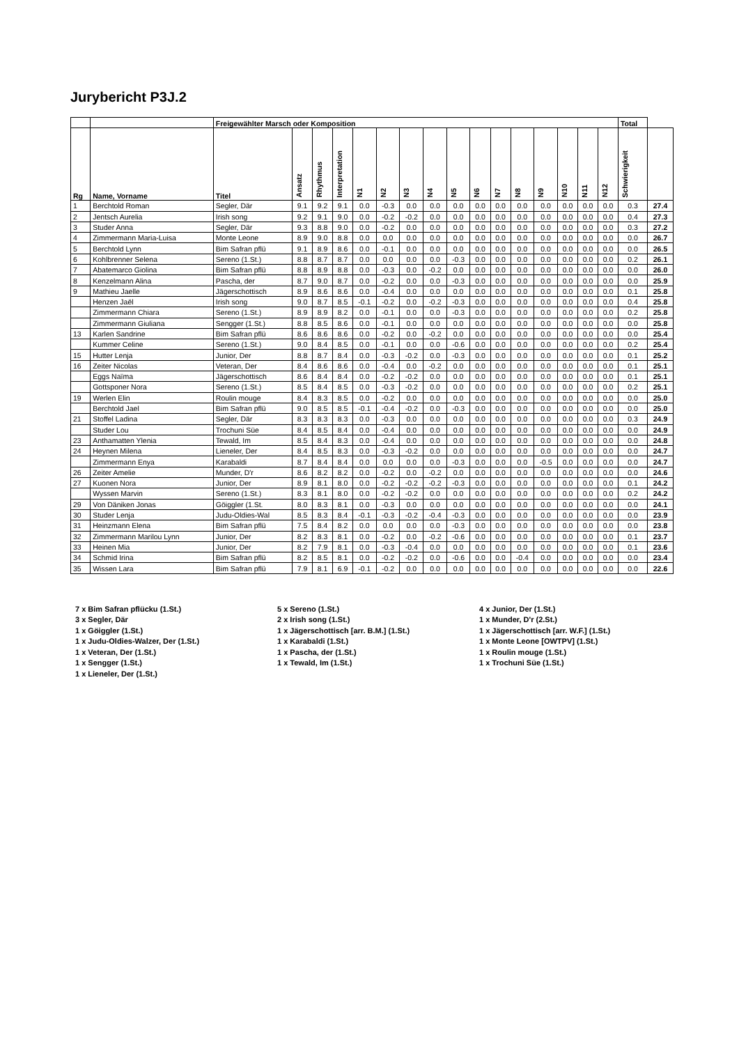Jurybericht P3J.2
| | | Freigewählter Marsch oder Komposition | | | | | | | | | | | | | | | | Total | |
| --- | --- | --- | --- | --- | --- | --- | --- | --- | --- | --- | --- | --- | --- | --- | --- | --- | --- | --- | --- |
| Rg | Name, Vorname | Titel | Ansatz | Rhythmus | Interpretation | N1 | N2 | N3 | N4 | N5 | N6 | N7 | N8 | N9 | N10 | N11 | N12 | Schwierigkeit | |
| 1 | Berchtold Roman | Segler, Där | 9.1 | 9.2 | 9.1 | 0.0 | -0.3 | 0.0 | 0.0 | 0.0 | 0.0 | 0.0 | 0.0 | 0.0 | 0.0 | 0.0 | 0.0 | 0.3 | 27.4 |
| 2 | Jentsch Aurelia | Irish song | 9.2 | 9.1 | 9.0 | 0.0 | -0.2 | -0.2 | 0.0 | 0.0 | 0.0 | 0.0 | 0.0 | 0.0 | 0.0 | 0.0 | 0.0 | 0.4 | 27.3 |
| 3 | Studer Anna | Segler, Där | 9.3 | 8.8 | 9.0 | 0.0 | -0.2 | 0.0 | 0.0 | 0.0 | 0.0 | 0.0 | 0.0 | 0.0 | 0.0 | 0.0 | 0.0 | 0.3 | 27.2 |
| 4 | Zimmermann Maria-Luisa | Monte Leone | 8.9 | 9.0 | 8.8 | 0.0 | 0.0 | 0.0 | 0.0 | 0.0 | 0.0 | 0.0 | 0.0 | 0.0 | 0.0 | 0.0 | 0.0 | 0.0 | 26.7 |
| 5 | Berchtold Lynn | Bim Safran pflü | 9.1 | 8.9 | 8.6 | 0.0 | -0.1 | 0.0 | 0.0 | 0.0 | 0.0 | 0.0 | 0.0 | 0.0 | 0.0 | 0.0 | 0.0 | 0.0 | 26.5 |
| 6 | Kohlbrenner Selena | Sereno (1.St.) | 8.8 | 8.7 | 8.7 | 0.0 | 0.0 | 0.0 | 0.0 | -0.3 | 0.0 | 0.0 | 0.0 | 0.0 | 0.0 | 0.0 | 0.0 | 0.2 | 26.1 |
| 7 | Abatemarco Giolina | Bim Safran pflü | 8.8 | 8.9 | 8.8 | 0.0 | -0.3 | 0.0 | -0.2 | 0.0 | 0.0 | 0.0 | 0.0 | 0.0 | 0.0 | 0.0 | 0.0 | 0.0 | 26.0 |
| 8 | Kenzelmann Alina | Pascha, der | 8.7 | 9.0 | 8.7 | 0.0 | -0.2 | 0.0 | 0.0 | -0.3 | 0.0 | 0.0 | 0.0 | 0.0 | 0.0 | 0.0 | 0.0 | 0.0 | 25.9 |
| 9 | Mathieu Jaelle | Jägerschottisch | 8.9 | 8.6 | 8.6 | 0.0 | -0.4 | 0.0 | 0.0 | 0.0 | 0.0 | 0.0 | 0.0 | 0.0 | 0.0 | 0.0 | 0.0 | 0.1 | 25.8 |
| | Henzen Jaël | Irish song | 9.0 | 8.7 | 8.5 | -0.1 | -0.2 | 0.0 | -0.2 | -0.3 | 0.0 | 0.0 | 0.0 | 0.0 | 0.0 | 0.0 | 0.0 | 0.4 | 25.8 |
| | Zimmermann Chiara | Sereno (1.St.) | 8.9 | 8.9 | 8.2 | 0.0 | -0.1 | 0.0 | 0.0 | -0.3 | 0.0 | 0.0 | 0.0 | 0.0 | 0.0 | 0.0 | 0.0 | 0.2 | 25.8 |
| | Zimmermann Giuliana | Sengger (1.St.) | 8.8 | 8.5 | 8.6 | 0.0 | -0.1 | 0.0 | 0.0 | 0.0 | 0.0 | 0.0 | 0.0 | 0.0 | 0.0 | 0.0 | 0.0 | 0.0 | 25.8 |
| 13 | Karlen Sandrine | Bim Safran pflü | 8.6 | 8.6 | 8.6 | 0.0 | -0.2 | 0.0 | -0.2 | 0.0 | 0.0 | 0.0 | 0.0 | 0.0 | 0.0 | 0.0 | 0.0 | 0.0 | 25.4 |
| | Kummer Celine | Sereno (1.St.) | 9.0 | 8.4 | 8.5 | 0.0 | -0.1 | 0.0 | 0.0 | -0.6 | 0.0 | 0.0 | 0.0 | 0.0 | 0.0 | 0.0 | 0.0 | 0.2 | 25.4 |
| 15 | Hutter Lenja | Junior, Der | 8.8 | 8.7 | 8.4 | 0.0 | -0.3 | -0.2 | 0.0 | -0.3 | 0.0 | 0.0 | 0.0 | 0.0 | 0.0 | 0.0 | 0.0 | 0.1 | 25.2 |
| 16 | Zeiter Nicolas | Veteran, Der | 8.4 | 8.6 | 8.6 | 0.0 | -0.4 | 0.0 | -0.2 | 0.0 | 0.0 | 0.0 | 0.0 | 0.0 | 0.0 | 0.0 | 0.0 | 0.1 | 25.1 |
| | Eggs Naïma | Jägerschottisch | 8.6 | 8.4 | 8.4 | 0.0 | -0.2 | -0.2 | 0.0 | 0.0 | 0.0 | 0.0 | 0.0 | 0.0 | 0.0 | 0.0 | 0.0 | 0.1 | 25.1 |
| | Gottsponer Nora | Sereno (1.St.) | 8.5 | 8.4 | 8.5 | 0.0 | -0.3 | -0.2 | 0.0 | 0.0 | 0.0 | 0.0 | 0.0 | 0.0 | 0.0 | 0.0 | 0.0 | 0.2 | 25.1 |
| 19 | Werlen Elin | Roulin mouge | 8.4 | 8.3 | 8.5 | 0.0 | -0.2 | 0.0 | 0.0 | 0.0 | 0.0 | 0.0 | 0.0 | 0.0 | 0.0 | 0.0 | 0.0 | 0.0 | 25.0 |
| | Berchtold Jael | Bim Safran pflü | 9.0 | 8.5 | 8.5 | -0.1 | -0.4 | -0.2 | 0.0 | -0.3 | 0.0 | 0.0 | 0.0 | 0.0 | 0.0 | 0.0 | 0.0 | 0.0 | 25.0 |
| 21 | Stoffel Ladina | Segler, Där | 8.3 | 8.3 | 8.3 | 0.0 | -0.3 | 0.0 | 0.0 | 0.0 | 0.0 | 0.0 | 0.0 | 0.0 | 0.0 | 0.0 | 0.0 | 0.3 | 24.9 |
| | Studer Lou | Trochuni Süe | 8.4 | 8.5 | 8.4 | 0.0 | -0.4 | 0.0 | 0.0 | 0.0 | 0.0 | 0.0 | 0.0 | 0.0 | 0.0 | 0.0 | 0.0 | 0.0 | 24.9 |
| 23 | Anthamatten Ylenia | Tewald, Im | 8.5 | 8.4 | 8.3 | 0.0 | -0.4 | 0.0 | 0.0 | 0.0 | 0.0 | 0.0 | 0.0 | 0.0 | 0.0 | 0.0 | 0.0 | 0.0 | 24.8 |
| 24 | Heynen Milena | Lieneler, Der | 8.4 | 8.5 | 8.3 | 0.0 | -0.3 | -0.2 | 0.0 | 0.0 | 0.0 | 0.0 | 0.0 | 0.0 | 0.0 | 0.0 | 0.0 | 0.0 | 24.7 |
| | Zimmermann Enya | Karabaldi | 8.7 | 8.4 | 8.4 | 0.0 | 0.0 | 0.0 | 0.0 | -0.3 | 0.0 | 0.0 | 0.0 | -0.5 | 0.0 | 0.0 | 0.0 | 0.0 | 24.7 |
| 26 | Zeiter Amelie | Munder, D'r | 8.6 | 8.2 | 8.2 | 0.0 | -0.2 | 0.0 | -0.2 | 0.0 | 0.0 | 0.0 | 0.0 | 0.0 | 0.0 | 0.0 | 0.0 | 0.0 | 24.6 |
| 27 | Kuonen Nora | Junior, Der | 8.9 | 8.1 | 8.0 | 0.0 | -0.2 | -0.2 | -0.2 | -0.3 | 0.0 | 0.0 | 0.0 | 0.0 | 0.0 | 0.0 | 0.0 | 0.1 | 24.2 |
| | Wyssen Marvin | Sereno (1.St.) | 8.3 | 8.1 | 8.0 | 0.0 | -0.2 | -0.2 | 0.0 | 0.0 | 0.0 | 0.0 | 0.0 | 0.0 | 0.0 | 0.0 | 0.0 | 0.2 | 24.2 |
| 29 | Von Däniken Jonas | Göiggler (1.St. | 8.0 | 8.3 | 8.1 | 0.0 | -0.3 | 0.0 | 0.0 | 0.0 | 0.0 | 0.0 | 0.0 | 0.0 | 0.0 | 0.0 | 0.0 | 0.0 | 24.1 |
| 30 | Studer Lenja | Judu-Oldies-Wal | 8.5 | 8.3 | 8.4 | -0.1 | -0.3 | -0.2 | -0.4 | -0.3 | 0.0 | 0.0 | 0.0 | 0.0 | 0.0 | 0.0 | 0.0 | 0.0 | 23.9 |
| 31 | Heinzmann Elena | Bim Safran pflü | 7.5 | 8.4 | 8.2 | 0.0 | 0.0 | 0.0 | 0.0 | -0.3 | 0.0 | 0.0 | 0.0 | 0.0 | 0.0 | 0.0 | 0.0 | 0.0 | 23.8 |
| 32 | Zimmermann Marilou Lynn | Junior, Der | 8.2 | 8.3 | 8.1 | 0.0 | -0.2 | 0.0 | -0.2 | -0.6 | 0.0 | 0.0 | 0.0 | 0.0 | 0.0 | 0.0 | 0.0 | 0.1 | 23.7 |
| 33 | Heinen Mia | Junior, Der | 8.2 | 7.9 | 8.1 | 0.0 | -0.3 | -0.4 | 0.0 | 0.0 | 0.0 | 0.0 | 0.0 | 0.0 | 0.0 | 0.0 | 0.0 | 0.1 | 23.6 |
| 34 | Schmid Irina | Bim Safran pflü | 8.2 | 8.5 | 8.1 | 0.0 | -0.2 | -0.2 | 0.0 | -0.6 | 0.0 | 0.0 | -0.4 | 0.0 | 0.0 | 0.0 | 0.0 | 0.0 | 23.4 |
| 35 | Wissen Lara | Bim Safran pflü | 7.9 | 8.1 | 6.9 | -0.1 | -0.2 | 0.0 | 0.0 | 0.0 | 0.0 | 0.0 | 0.0 | 0.0 | 0.0 | 0.0 | 0.0 | 0.0 | 22.6 |
7 x Bim Safran pflücku (1.St.)
3 x Segler, Där
1 x Göiggler (1.St.)
1 x Judu-Oldies-Walzer, Der (1.St.)
1 x Veteran, Der (1.St.)
1 x Sengger (1.St.)
1 x Lieneler, Der (1.St.)
5 x Sereno (1.St.)
2 x Irish song (1.St.)
1 x Jägerschottisch [arr. B.M.] (1.St.)
1 x Karabaldi (1.St.)
1 x Pascha, der (1.St.)
1 x Tewald, Im (1.St.)
4 x Junior, Der (1.St.)
1 x Munder, D'r (2.St.)
1 x Jägerschottisch [arr. W.F.] (1.St.)
1 x Monte Leone [OWTPV] (1.St.)
1 x Roulin mouge (1.St.)
1 x Trochuni Süe (1.St.)